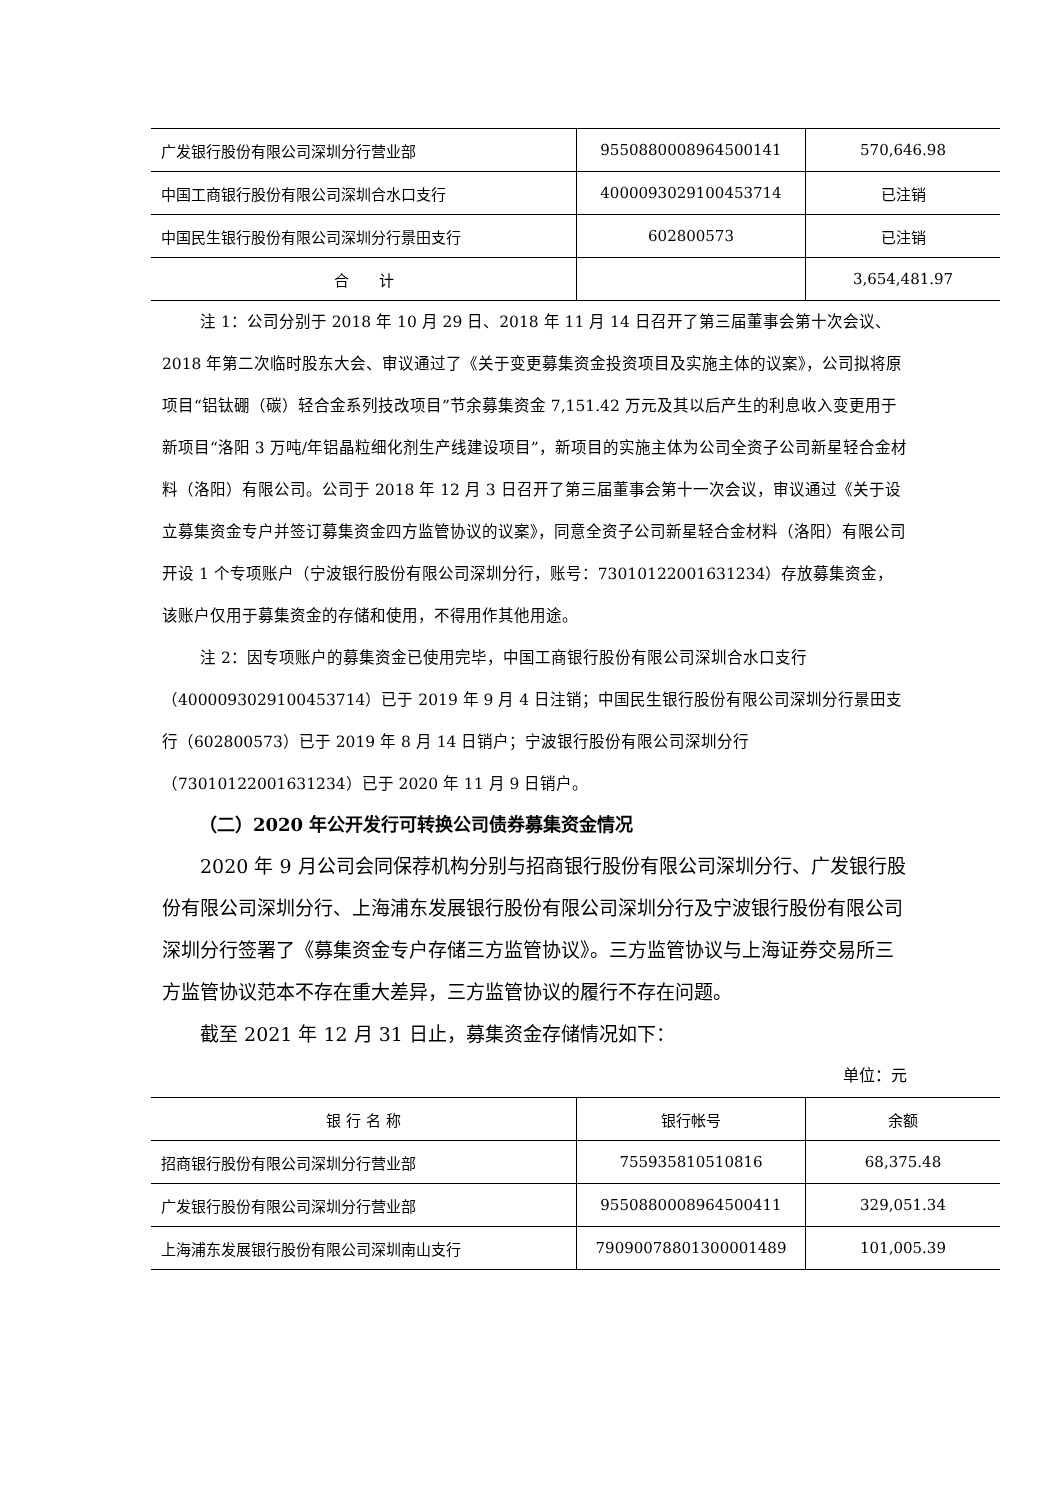| 广发银行股份有限公司深圳分行营业部 | 9550880008964500141 | 570,646.98 |
| 中国工商银行股份有限公司深圳合水口支行 | 4000093029100453714 | 已注销 |
| 中国民生银行股份有限公司深圳分行景田支行 | 602800573 | 已注销 |
| 合 计 | | 3,654,481.97 |
注 1：公司分别于 2018 年 10 月 29 日、2018 年 11 月 14 日召开了第三届董事会第十次会议、2018 年第二次临时股东大会、审议通过了《关于变更募集资金投资项目及实施主体的议案》，公司拟将原项目“铝钛硼（碳）轻合金系列技改项目”节余募集资金 7,151.42 万元及其以后产生的利息收入变更用于新项目“洛阳 3 万吨/年铝晶粒细化剂生产线建设项目”，新项目的实施主体为公司全资子公司新星轻合金材料（洛阳）有限公司。公司于 2018 年 12 月 3 日召开了第三届董事会第十一次会议，审议通过《关于设立募集资金专户并签订募集资金四方监管协议的议案》，同意全资子公司新星轻合金材料（洛阳）有限公司开设 1 个专项账户（宁波银行股份有限公司深圳分行，账号：73010122001631234）存放募集资金，该账户仅用于募集资金的存储和使用，不得用作其他用途。
注 2：因专项账户的募集资金已使用完毕，中国工商银行股份有限公司深圳合水口支行（4000093029100453714）已于 2019 年 9 月 4 日注销；中国民生银行股份有限公司深圳分行景田支行（602800573）已于 2019 年 8 月 14 日销户；宁波银行股份有限公司深圳分行（73010122001631234）已于 2020 年 11 月 9 日销户。
（二）2020 年公开发行可转换公司债券募集资金情况
2020 年 9 月公司会同保荐机构分别与招商银行股份有限公司深圳分行、广发银行股份有限公司深圳分行、上海浦东发展银行股份有限公司深圳分行及宁波银行股份有限公司深圳分行签署了《募集资金专户存储三方监管协议》。三方监管协议与上海证券交易所三方监管协议范本不存在重大差异，三方监管协议的履行不存在问题。
截至 2021 年 12 月 31 日止，募集资金存储情况如下：
单位：元
| 银 行 名 称 | 银行帐号 | 余额 |
| --- | --- | --- |
| 招商银行股份有限公司深圳分行营业部 | 755935810510816 | 68,375.48 |
| 广发银行股份有限公司深圳分行营业部 | 9550880008964500411 | 329,051.34 |
| 上海浦东发展银行股份有限公司深圳南山支行 | 79090078801300001489 | 101,005.39 |